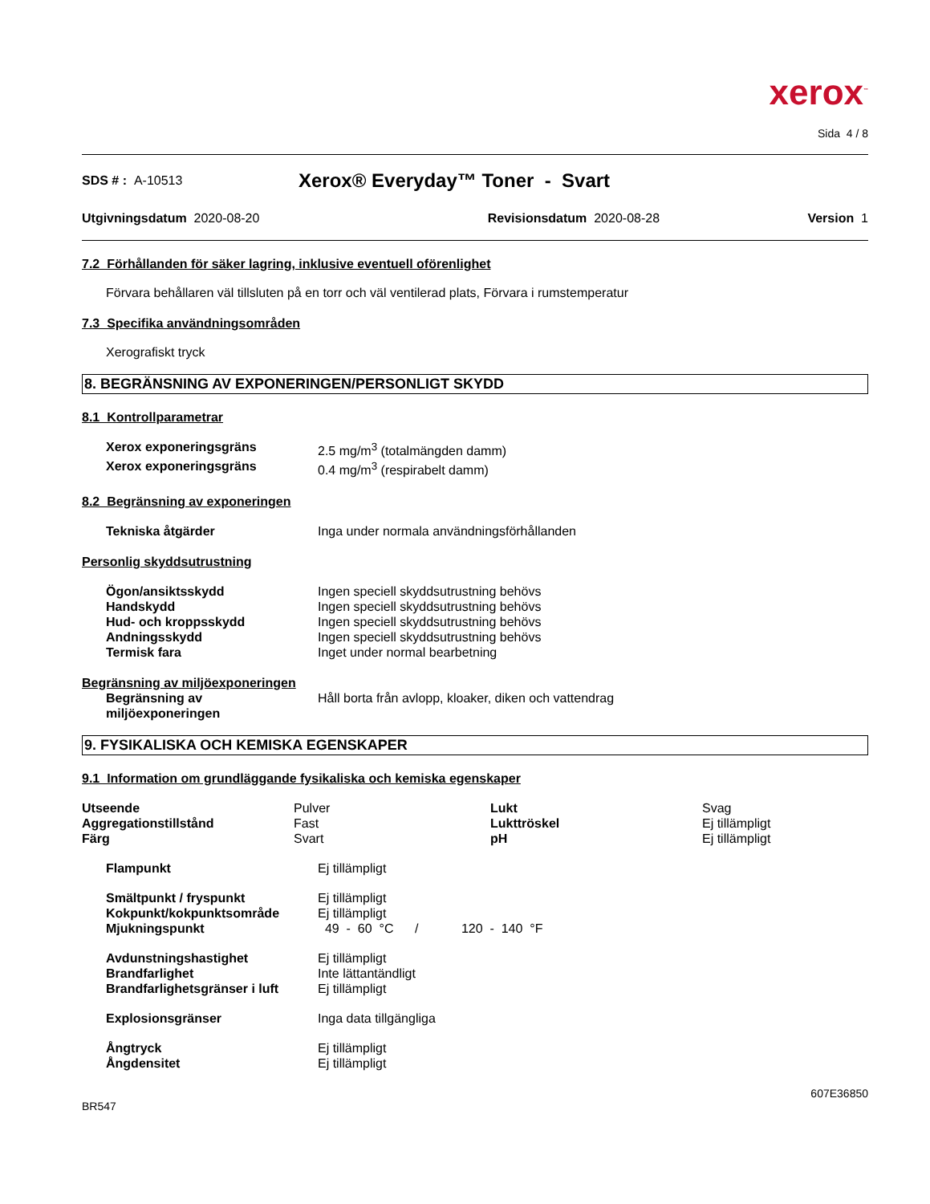xerox<sup>™</sup>
Sida 4 / 8
SDS # : A-10513 Xerox® Everyday™ Toner - Svart
Utgivningsdatum 2020-08-20 Revisionsdatum 2020-08-28 Version 1
7.2 Förhållanden för säker lagring, inklusive eventuell oförenlighet
Förvara behållaren väl tillsluten på en torr och väl ventilerad plats, Förvara i rumstemperatur
7.3 Specifika användningsområden
Xerografiskt tryck
8. BEGRÄNSNING AV EXPONERINGEN/PERSONLIGT SKYDD
8.1 Kontrollparametrar
| Xerox exponeringsgräns | 2.5 mg/m<sup>3</sup> (totalmängden damm) |
| Xerox exponeringsgräns | 0.4 mg/m<sup>3</sup> (respirabelt damm) |
8.2 Begränsning av exponeringen
| Tekniska åtgärder | Inga under normala användningsförhållanden |
Personlig skyddsutrustning
| Ögon/ansiktsskydd | Ingen speciell skyddsutrustning behövs |
| Handskydd | Ingen speciell skyddsutrustning behövs |
| Hud- och kroppsskydd | Ingen speciell skyddsutrustning behövs |
| Andningsskydd | Ingen speciell skyddsutrustning behövs |
| Termisk fara | Inget under normal bearbetning |
Begränsning av miljöexponeringen
| Begränsning av miljöexponeringen | Håll borta från avlopp, kloaker, diken och vattendrag |
9. FYSIKALISKA OCH KEMISKA EGENSKAPER
9.1 Information om grundläggande fysikaliska och kemiska egenskaper
| Utseende | Pulver | Lukt | Svag |
| Aggregationstillstånd | Fast | Lukttröskel | Ej tillämpligt |
| Färg | Svart | pH | Ej tillämpligt |
| Flampunkt | Ej tillämpligt |
| Smältpunkt / fryspunkt | Ej tillämpligt |
| Kokpunkt/kokpunktsområde | Ej tillämpligt |
| Mjukningspunkt | 49 - 60 °C / 120 - 140 °F |
| Avdunstningshastighet | Ej tillämpligt |
| Brandfarlighet | Inte lättantändligt |
| Brandfarlighetsgränser i luft | Ej tillämpligt |
| Explosionsgränser | Inga data tillgängliga |
| Ångtryck | Ej tillämpligt |
| Ångdensitet | Ej tillämpligt |
607E36850
BR547